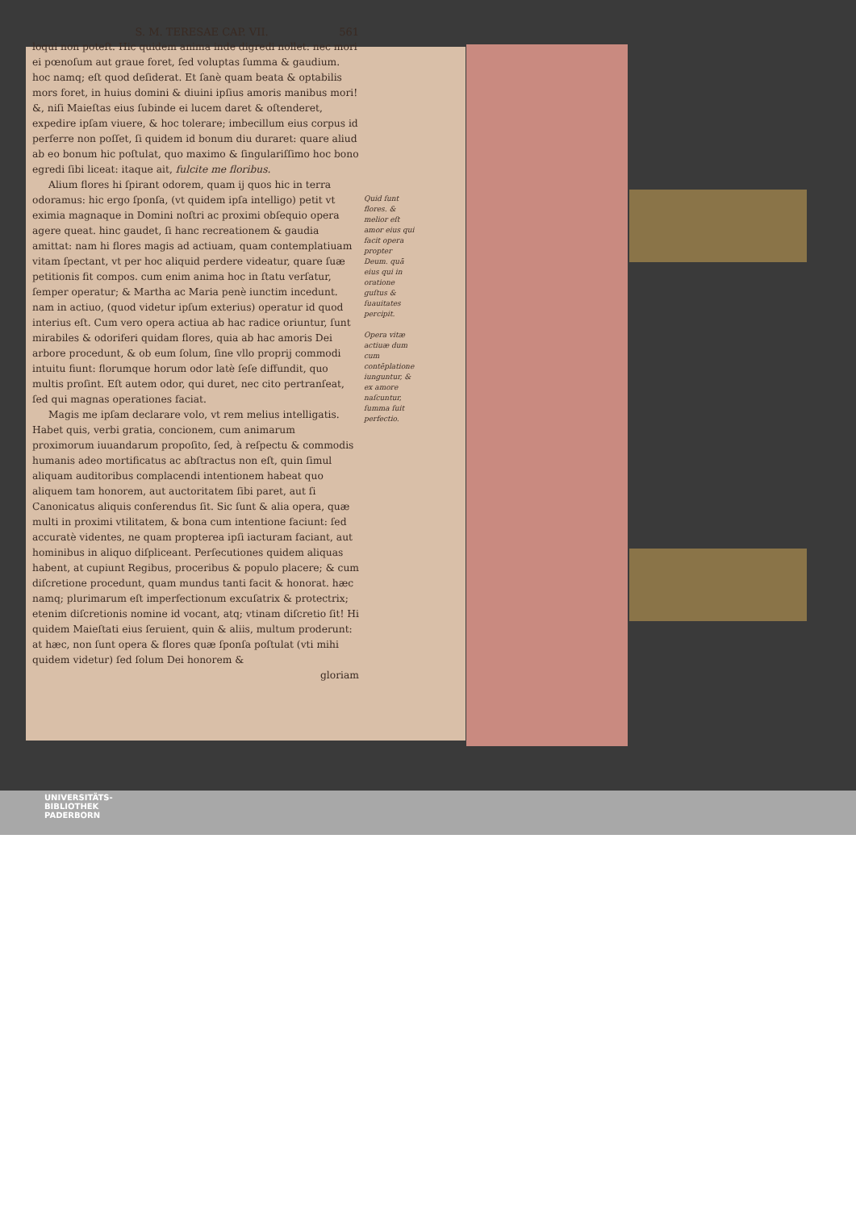S. M. TERESAE CAP. VII. 561
loqui non poteſt. Hic quidem anima inde digredi nollet: nec mori ei pœnoſum aut graue foret, ſed voluptas ſumma & gaudium. hoc namq; eſt quod deſiderat. Et ſanè quam beata & optabilis mors foret, in huius domini & diuini ipſius amoris manibus mori! &, niſi Maieſtas eius ſubinde ei lucem daret & oſtenderet, expedire ipſam viuere, & hoc tolerare; imbecillum eius corpus id perferre non poſſet, ſi quidem id bonum diu duraret: quare aliud ab eo bonum hic poſtulat, quo maximo & ſingulariſſimo hoc bono egredi ſibi liceat: itaque ait, fulcite me floribus.
Alium flores hi ſpirant odorem, quam ij quos hic in terra odoramus: hic ergo ſponſa, (vt quidem ipſa intelligo) petit vt eximia magnaque in Domini noſtri ac proximi obſequio opera agere queat. hinc gaudet, ſi hanc recreationem & gaudia amittat: nam hi flores magis ad actiuam, quam contemplatiuam vitam ſpectant, vt per hoc aliquid perdere videatur, quare ſuæ petitionis fit compos. cum enim anima hoc in ſtatu verſatur, ſemper operatur; & Martha ac Maria penè iunctim incedunt. nam in actiuo, (quod videtur ipſum exterius) operatur id quod interius eſt. Cum vero opera actiua ab hac radice oriuntur, ſunt mirabiles & odoriferi quidam flores, quia ab hac amoris Dei arbore procedunt, & ob eum ſolum, ſine vllo proprij commodi intuitu fiunt: florumque horum odor latè ſeſe diffundit, quo multis proſint. Eſt autem odor, qui duret, nec cito pertranſeat, ſed qui magnas operationes faciat.
Magis me ipſam declarare volo, vt rem melius intelligatis. Habet quis, verbi gratia, concionem, cum animarum proximorum iuuandarum propoſito, ſed, à reſpectu & commodis humanis adeo mortificatus ac abſtractus non eſt, quin ſimul aliquam auditoribus complacendi intentionem habeat quo aliquem tam honorem, aut auctoritatem ſibi paret, aut ſi Canonicatus aliquis conferendus ſit. Sic ſunt & alia opera, quæ multi in proximi vtilitatem, & bona cum intentione faciunt: ſed accuratè videntes, ne quam propterea ipſi iacturam faciant, aut hominibus in aliquo diſpliceant. Perſecutiones quidem aliquas habent, at cupiunt Regibus, proceribus & populo placere; & cum diſcretione procedunt, quam mundus tanti facit & honorat. hæc namq; plurimarum eſt imperfectionum excuſatrix & protectrix; etenim diſcretionis nomine id vocant, atq; vtinam diſcretio ſit! Hi quidem Maieſtati eius ſeruient, quin & aliis, multum proderunt: at hæc, non ſunt opera & flores quæ ſponſa poſtulat (vti mihi quidem videtur) ſed ſolum Dei honorem &
gloriam
Quid ſunt flores. & melior eſt amor eius qui facit opera propter Deum. quā eius qui in oratione guſtus & ſuauitates percipit.
Opera vitæ actiuæ dum cum contēplatione iunguntur, & ex amore naſcuntur, ſumma ſuit perfectio.
UNIVERSITÄTS-
BIBLIOTHEK
PADERBORN